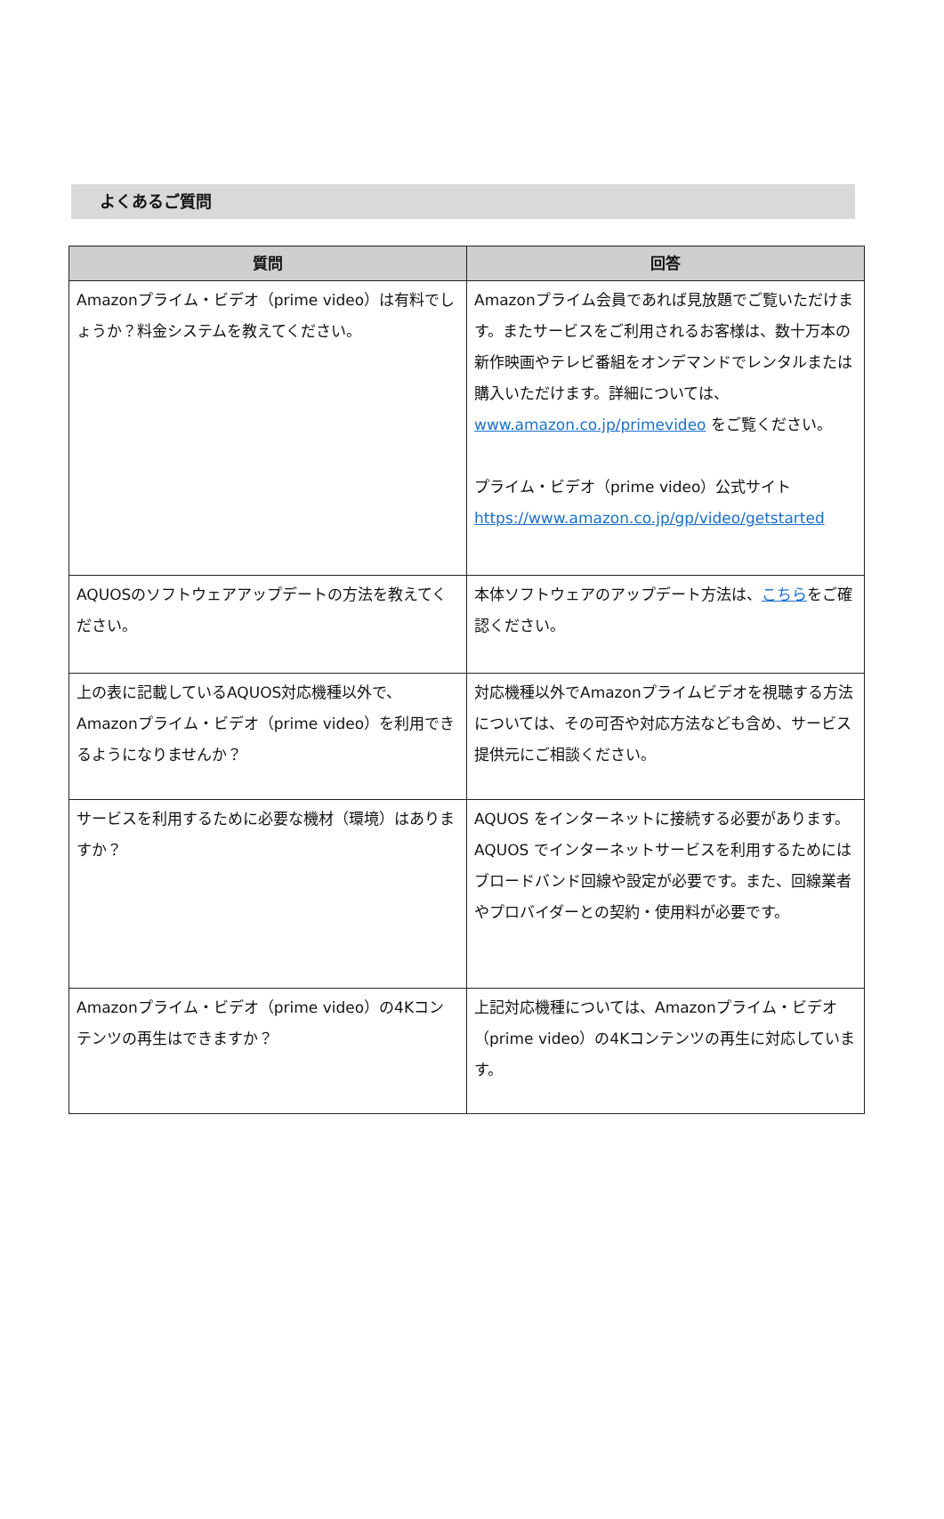よくあるご質問
| 質問 | 回答 |
| --- | --- |
| Amazonプライム・ビデオ（prime video）は有料でしょうか？料金システムを教えてください。 | Amazonプライム会員であれば見放題でご覧いただけます。またサービスをご利用されるお客様は、数十万本の新作映画やテレビ番組をオンデマンドでレンタルまたは購入いただけます。詳細については、 www.amazon.co.jp/primevideo をご覧ください。 プライム・ビデオ（prime video）公式サイト https://www.amazon.co.jp/gp/video/getstarted |
| AQUOSのソフトウェアアップデートの方法を教えてください。 | 本体ソフトウェアのアップデート方法は、 こちら をご確認ください。 |
| 上の表に記載しているAQUOS対応機種以外で、Amazonプライム・ビデオ（prime video）を利用できるようになりませんか？ | 対応機種以外でAmazonプライムビデオを視聴する方法については、その可否や対応方法なども含め、サービス提供元にご相談ください。 |
| サービスを利用するために必要な機材（環境）はありますか？ | AQUOS をインターネットに接続する必要があります。AQUOS でインターネットサービスを利用するためにはブロードバンド回線や設定が必要です。また、回線業者やプロバイダーとの契約・使用料が必要です。 |
| Amazonプライム・ビデオ（prime video）の4Kコンテンツの再生はできますか？ | 上記対応機種については、Amazonプライム・ビデオ（prime video）の4Kコンテンツの再生に対応しています。 |